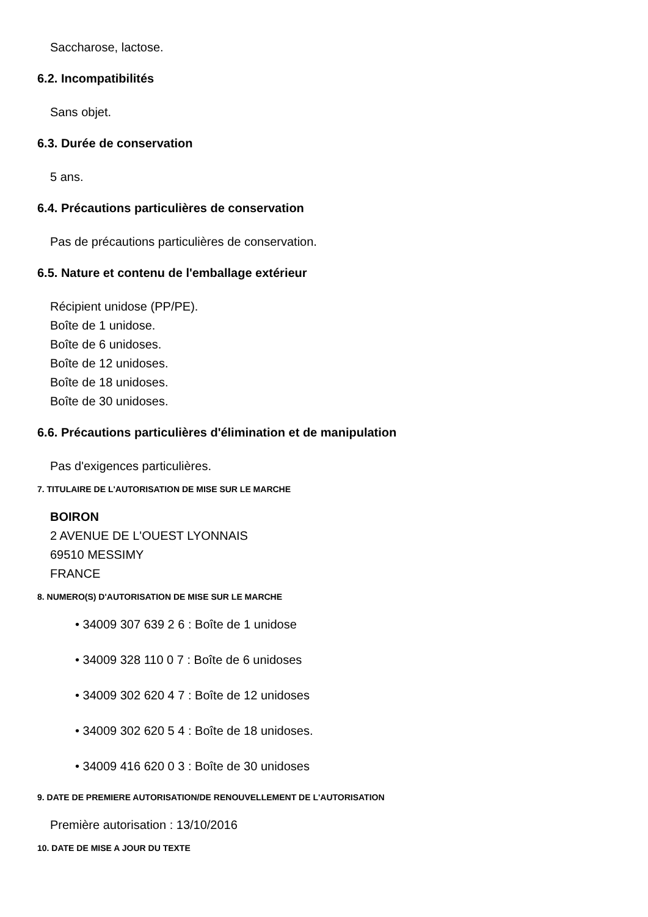Saccharose, lactose.
6.2. Incompatibilités
Sans objet.
6.3. Durée de conservation
5 ans.
6.4. Précautions particulières de conservation
Pas de précautions particulières de conservation.
6.5. Nature et contenu de l'emballage extérieur
Récipient unidose (PP/PE).
Boîte de 1 unidose.
Boîte de 6 unidoses.
Boîte de 12 unidoses.
Boîte de 18 unidoses.
Boîte de 30 unidoses.
6.6. Précautions particulières d'élimination et de manipulation
Pas d'exigences particulières.
7. TITULAIRE DE L'AUTORISATION DE MISE SUR LE MARCHE
BOIRON
2 AVENUE DE L'OUEST LYONNAIS
69510 MESSIMY
FRANCE
8. NUMERO(S) D'AUTORISATION DE MISE SUR LE MARCHE
• 34009 307 639 2 6 : Boîte de 1 unidose
• 34009 328 110 0 7 : Boîte de 6 unidoses
• 34009 302 620 4 7 : Boîte de 12 unidoses
• 34009 302 620 5 4 : Boîte de 18 unidoses.
• 34009 416 620 0 3 : Boîte de 30 unidoses
9. DATE DE PREMIERE AUTORISATION/DE RENOUVELLEMENT DE L'AUTORISATION
Première autorisation : 13/10/2016
10. DATE DE MISE A JOUR DU TEXTE